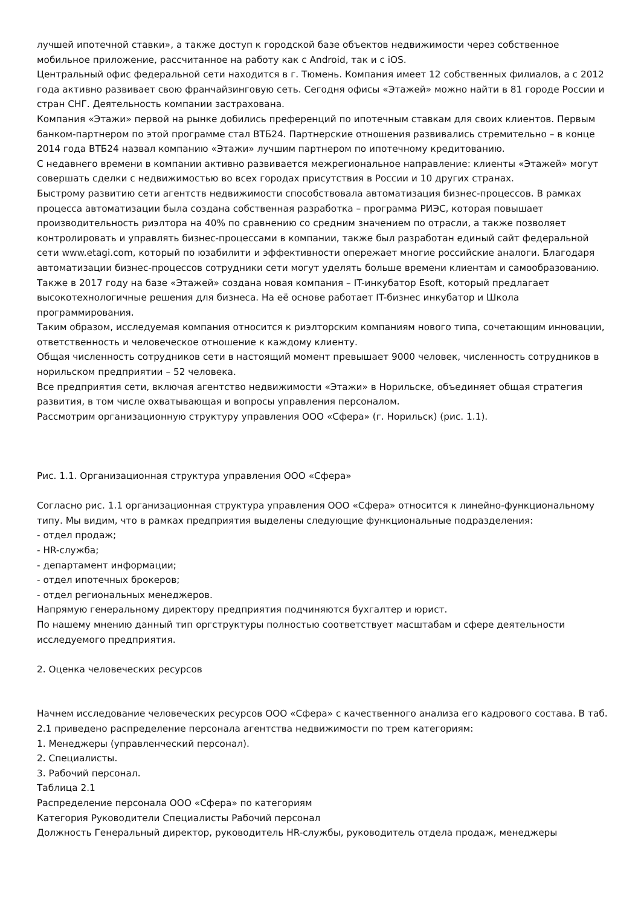лучшей ипотечной ставки», а также доступ к городской базе объектов недвижимости через собственное мобильное приложение, рассчитанное на работу как с Android, так и с iOS.
Центральный офис федеральной сети находится в г. Тюмень. Компания имеет 12 собственных филиалов, а с 2012 года активно развивает свою франчайзинговую сеть. Сегодня офисы «Этажей» можно найти в 81 городе России и стран СНГ. Деятельность компании застрахована.
Компания «Этажи» первой на рынке добились преференций по ипотечным ставкам для своих клиентов. Первым банком-партнером по этой программе стал ВТБ24. Партнерские отношения развивались стремительно – в конце 2014 года ВТБ24 назвал компанию «Этажи» лучшим партнером по ипотечному кредитованию.
С недавнего времени в компании активно развивается межрегиональное направление: клиенты «Этажей» могут совершать сделки с недвижимостью во всех городах присутствия в России и 10 других странах.
Быстрому развитию сети агентств недвижимости способствовала автоматизация бизнес-процессов. В рамках процесса автоматизации была создана собственная разработка – программа РИЭС, которая повышает производительность риэлтора на 40% по сравнению со средним значением по отрасли, а также позволяет контролировать и управлять бизнес-процессами в компании, также был разработан единый сайт федеральной сети www.etagi.com, который по юзабилити и эффективности опережает многие российские аналоги. Благодаря автоматизации бизнес-процессов сотрудники сети могут уделять больше времени клиентам и самообразованию.
Также в 2017 году на базе «Этажей» создана новая компания – IT-инкубатор Esoft, который предлагает высокотехнологичные решения для бизнеса. На её основе работает IT-бизнес инкубатор и Школа программирования.
Таким образом, исследуемая компания относится к риэлторским компаниям нового типа, сочетающим инновации, ответственность и человеческое отношение к каждому клиенту.
Общая численность сотрудников сети в настоящий момент превышает 9000 человек, численность сотрудников в норильском предприятии – 52 человека.
Все предприятия сети, включая агентство недвижимости «Этажи» в Норильске, объединяет общая стратегия развития, в том числе охватывающая и вопросы управления персоналом.
Рассмотрим организационную структуру управления ООО «Сфера» (г. Норильск) (рис. 1.1).
Рис. 1.1. Организационная структура управления ООО «Сфера»
Согласно рис. 1.1 организационная структура управления ООО «Сфера» относится к линейно-функциональному типу. Мы видим, что в рамках предприятия выделены следующие функциональные подразделения:
- отдел продаж;
- HR-служба;
- департамент информации;
- отдел ипотечных брокеров;
- отдел региональных менеджеров.
Напрямую генеральному директору предприятия подчиняются бухгалтер и юрист.
По нашему мнению данный тип оргструктуры полностью соответствует масштабам и сфере деятельности исследуемого предприятия.
2. Оценка человеческих ресурсов
Начнем исследование человеческих ресурсов ООО «Сфера» с качественного анализа его кадрового состава. В таб. 2.1 приведено распределение персонала агентства недвижимости по трем категориям:
1. Менеджеры (управленческий персонал).
2. Специалисты.
3. Рабочий персонал.
Таблица 2.1
Распределение персонала ООО «Сфера» по категориям
Категория Руководители Специалисты Рабочий персонал
Должность Генеральный директор, руководитель HR-службы, руководитель отдела продаж, менеджеры